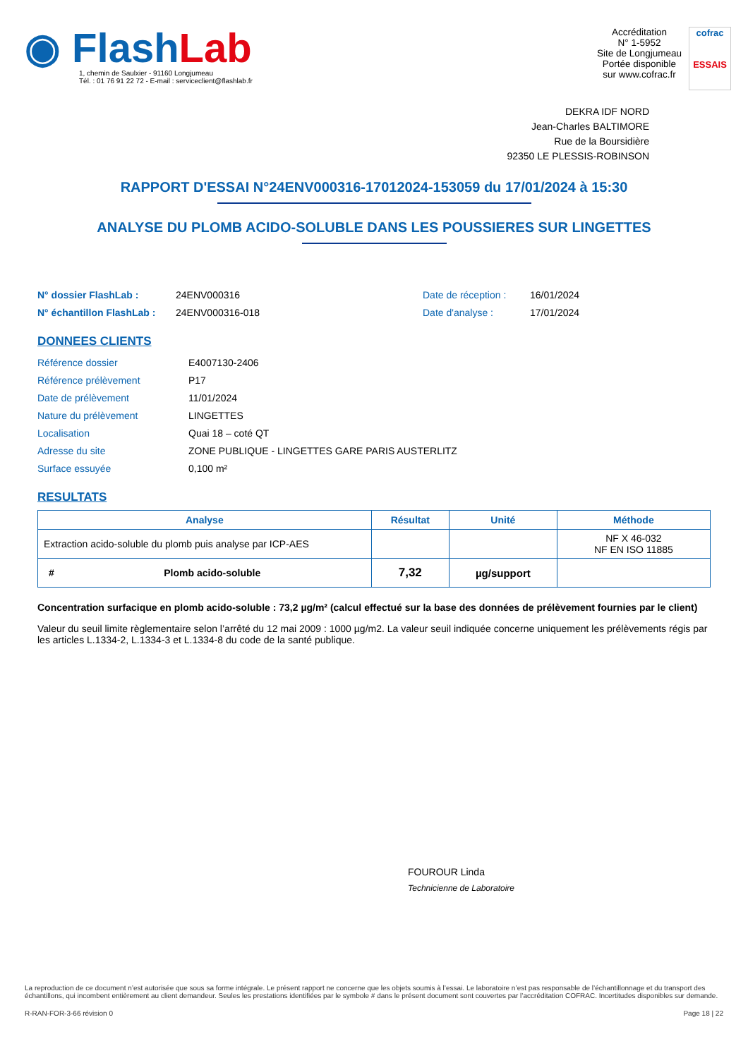◉ Flash Lab
1, chemin de Saulxier - 91160 Longjumeau
Tél. : 01 76 91 22 72 - E-mail : serviceclient@flashlab.fr
Accréditation
N° 1-5952
Site de Longjumeau
Portée disponible
sur www.cofrac.fr
cofrac
ESSAIS
DEKRA IDF NORD
Jean-Charles BALTIMORE
Rue de la Boursidière
92350 LE PLESSIS-ROBINSON
RAPPORT D'ESSAI N°24ENV000316-17012024-153059 du 17/01/2024 à 15:30
ANALYSE DU PLOMB ACIDO-SOLUBLE DANS LES POUSSIERES SUR LINGETTES
N° dossier FlashLab : 24ENV000316 Date de réception : 16/01/2024
N° échantillon FlashLab : 24ENV000316-018 Date d'analyse : 17/01/2024
DONNEES CLIENTS
Référence dossier E4007130-2406
Référence prélèvement P17
Date de prélèvement 11/01/2024
Nature du prélèvement LINGETTES
Localisation Quai 18 – coté QT
Adresse du site ZONE PUBLIQUE - LINGETTES GARE PARIS AUSTERLITZ
Surface essuyée 0,100 m²
RESULTATS
| Analyse | Résultat | Unité | Méthode |
| --- | --- | --- | --- |
| Extraction acido-soluble du plomb puis analyse par ICP-AES | | | NF X 46-032 NF EN ISO 11885 |
| # Plomb acido-soluble | 7,32 | µg/support | |
Concentration surfacique en plomb acido-soluble : 73,2 µg/m² (calcul effectué sur la base des données de prélèvement fournies par le client)
Valeur du seuil limite règlementaire selon l’arrêté du 12 mai 2009 : 1000 µg/m2. La valeur seuil indiquée concerne uniquement les prélèvements régis par les articles L.1334-2, L.1334-3 et L.1334-8 du code de la santé publique.
FOUROUR Linda
Technicienne de Laboratoire
La reproduction de ce document n’est autorisée que sous sa forme intégrale. Le présent rapport ne concerne que les objets soumis à l’essai. Le laboratoire n’est pas responsable de l’échantillonnage et du transport des échantillons, qui incombent entièrement au client demandeur. Seules les prestations identifiées par le symbole # dans le présent document sont couvertes par l’accréditation COFRAC. Incertitudes disponibles sur demande.
R-RAN-FOR-3-66 révision 0 Page 18 | 22